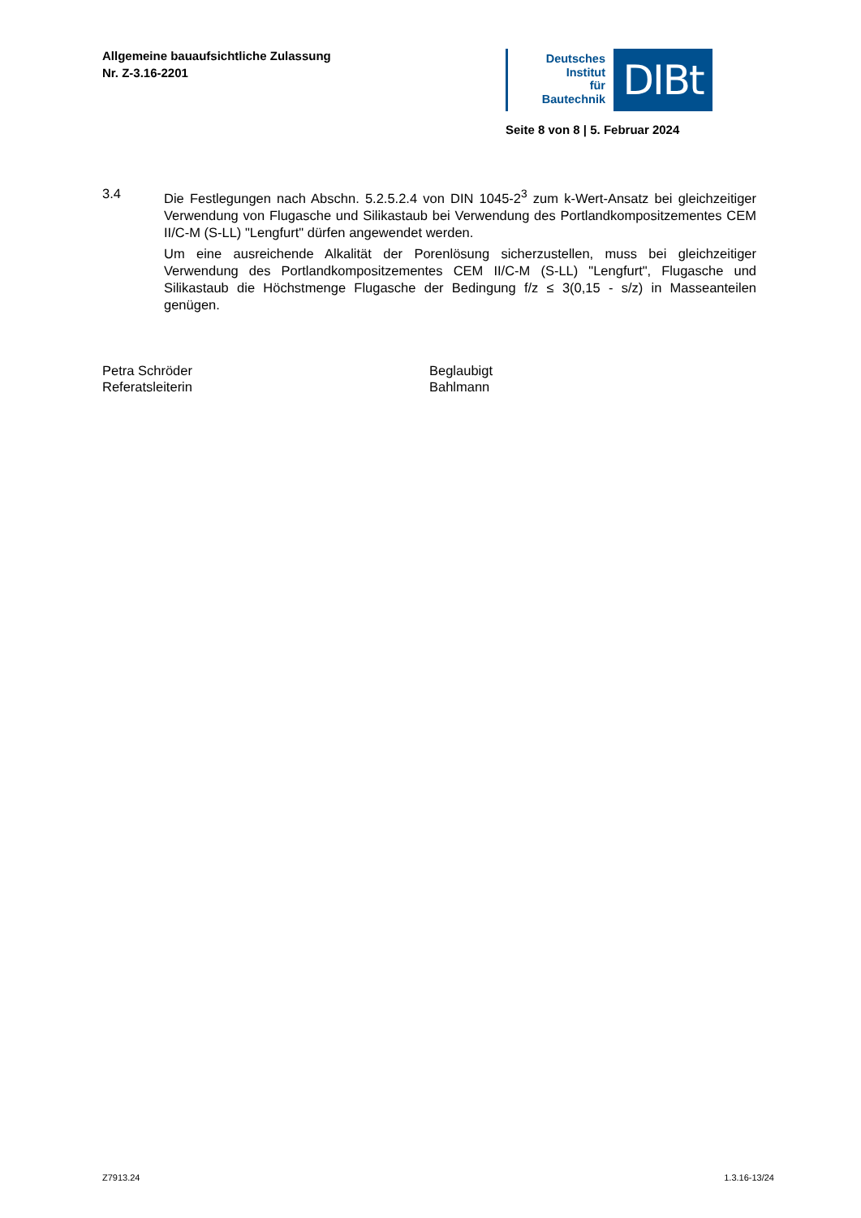Allgemeine bauaufsichtliche Zulassung
Nr. Z-3.16-2201
Deutsches
Institut
für
Bautechnik
DIBt
Seite 8 von 8 | 5. Februar 2024
3.4 Die Festlegungen nach Abschn. 5.2.5.2.4 von DIN 1045-2<sup>3</sup> zum k-Wert-Ansatz bei gleichzeitiger Verwendung von Flugasche und Silikastaub bei Verwendung des Portlandkompositzementes CEM II/C-M (S-LL) "Lengfurt" dürfen angewendet werden.
Um eine ausreichende Alkalität der Porenlösung sicherzustellen, muss bei gleichzeitiger Verwendung des Portlandkompositzementes CEM II/C-M (S-LL) "Lengfurt", Flugasche und Silikastaub die Höchstmenge Flugasche der Bedingung f/z ≤ 3(0,15 - s/z) in Masseanteilen genügen.
Petra Schröder
Referatsleiterin
Beglaubigt
Bahlmann
Z7913.24 1.3.16-13/24